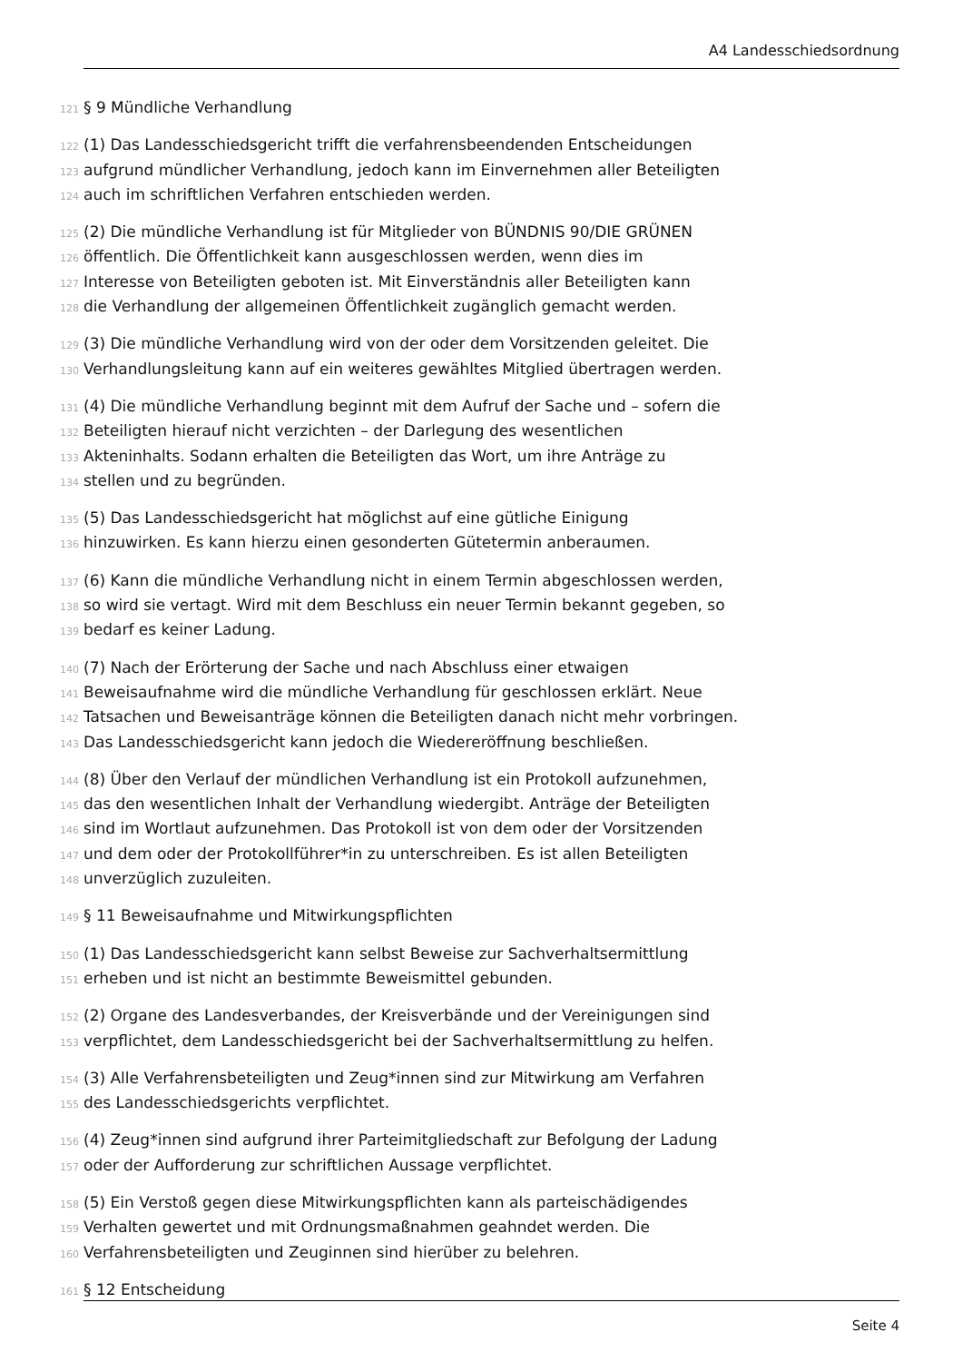A4 Landesschiedsordnung
121 § 9 Mündliche Verhandlung
122 (1) Das Landesschiedsgericht trifft die verfahrensbeendenden Entscheidungen
123 aufgrund mündlicher Verhandlung, jedoch kann im Einvernehmen aller Beteiligten
124 auch im schriftlichen Verfahren entschieden werden.
125 (2) Die mündliche Verhandlung ist für Mitglieder von BÜNDNIS 90/DIE GRÜNEN
126 öffentlich. Die Öffentlichkeit kann ausgeschlossen werden, wenn dies im
127 Interesse von Beteiligten geboten ist. Mit Einverständnis aller Beteiligten kann
128 die Verhandlung der allgemeinen Öffentlichkeit zugänglich gemacht werden.
129 (3) Die mündliche Verhandlung wird von der oder dem Vorsitzenden geleitet. Die
130 Verhandlungsleitung kann auf ein weiteres gewähltes Mitglied übertragen werden.
131 (4) Die mündliche Verhandlung beginnt mit dem Aufruf der Sache und – sofern die
132 Beteiligten hierauf nicht verzichten – der Darlegung des wesentlichen
133 Akteninhalts. Sodann erhalten die Beteiligten das Wort, um ihre Anträge zu
134 stellen und zu begründen.
135 (5) Das Landesschiedsgericht hat möglichst auf eine gütliche Einigung
136 hinzuwirken. Es kann hierzu einen gesonderten Gütetermin anberaumen.
137 (6) Kann die mündliche Verhandlung nicht in einem Termin abgeschlossen werden,
138 so wird sie vertagt. Wird mit dem Beschluss ein neuer Termin bekannt gegeben, so
139 bedarf es keiner Ladung.
140 (7) Nach der Erörterung der Sache und nach Abschluss einer etwaigen
141 Beweisaufnahme wird die mündliche Verhandlung für geschlossen erklärt. Neue
142 Tatsachen und Beweisanträge können die Beteiligten danach nicht mehr vorbringen.
143 Das Landesschiedsgericht kann jedoch die Wiedereröffnung beschließen.
144 (8) Über den Verlauf der mündlichen Verhandlung ist ein Protokoll aufzunehmen,
145 das den wesentlichen Inhalt der Verhandlung wiedergibt. Anträge der Beteiligten
146 sind im Wortlaut aufzunehmen. Das Protokoll ist von dem oder der Vorsitzenden
147 und dem oder der Protokollführer*in zu unterschreiben. Es ist allen Beteiligten
148 unverzüglich zuzuleiten.
149 § 11 Beweisaufnahme und Mitwirkungspflichten
150 (1) Das Landesschiedsgericht kann selbst Beweise zur Sachverhaltsermittlung
151 erheben und ist nicht an bestimmte Beweismittel gebunden.
152 (2) Organe des Landesverbandes, der Kreisverbände und der Vereinigungen sind
153 verpflichtet, dem Landesschiedsgericht bei der Sachverhaltsermittlung zu helfen.
154 (3) Alle Verfahrensbeteiligten und Zeug*innen sind zur Mitwirkung am Verfahren
155 des Landesschiedsgerichts verpflichtet.
156 (4) Zeug*innen sind aufgrund ihrer Parteimitgliedschaft zur Befolgung der Ladung
157 oder der Aufforderung zur schriftlichen Aussage verpflichtet.
158 (5) Ein Verstoß gegen diese Mitwirkungspflichten kann als parteischädigendes
159 Verhalten gewertet und mit Ordnungsmaßnahmen geahndet werden. Die
160 Verfahrensbeteiligten und Zeuginnen sind hierüber zu belehren.
161 § 12 Entscheidung
Seite 4